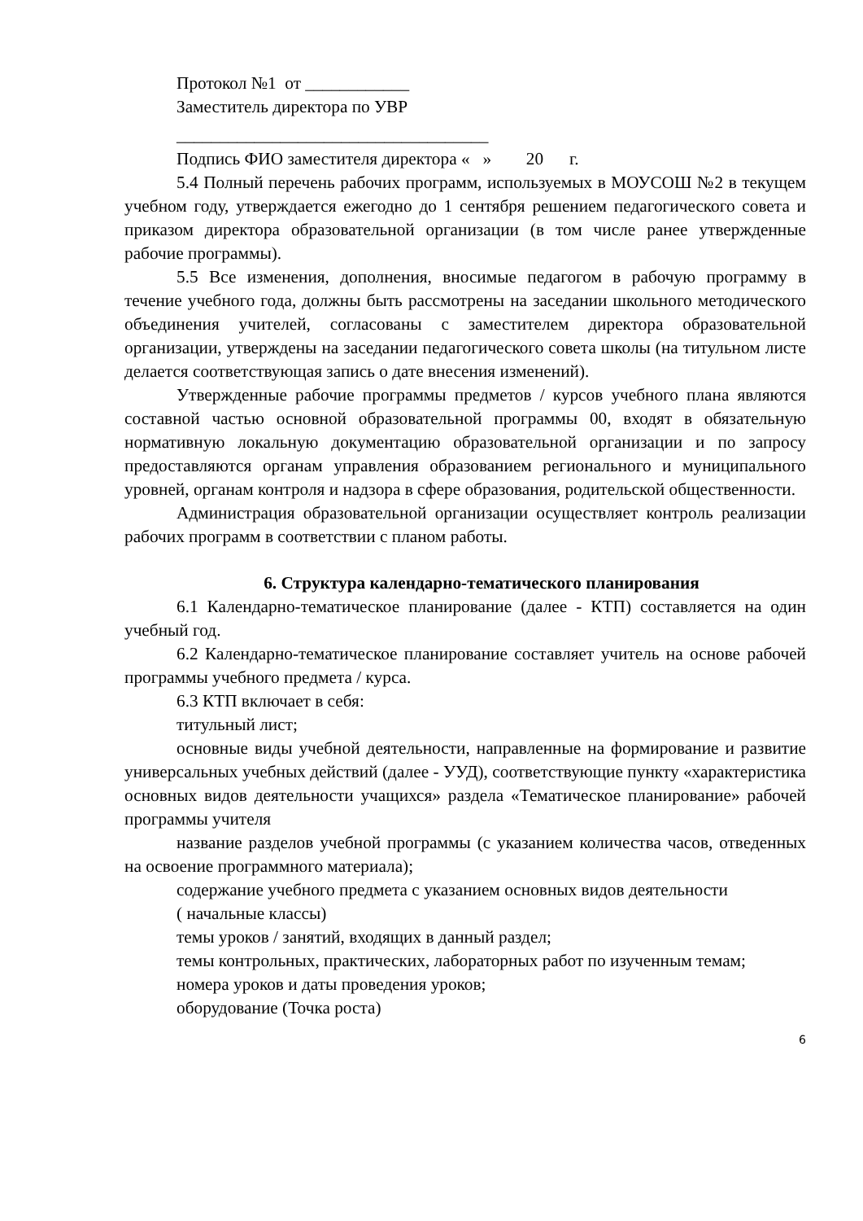Протокол №1 от ____________
Заместитель директора по УВР
____________________________________
Подпись ФИО заместителя директора « » 20 г.
5.4 Полный перечень рабочих программ, используемых в МОУСОШ №2 в текущем учебном году, утверждается ежегодно до 1 сентября решением педагогического совета и приказом директора образовательной организации (в том числе ранее утвержденные рабочие программы).
5.5 Все изменения, дополнения, вносимые педагогом в рабочую программу в течение учебного года, должны быть рассмотрены на заседании школьного методического объединения учителей, согласованы с заместителем директора образовательной организации, утверждены на заседании педагогического совета школы (на титульном листе делается соответствующая запись о дате внесения изменений).
Утвержденные рабочие программы предметов / курсов учебного плана являются составной частью основной образовательной программы 00, входят в обязательную нормативную локальную документацию образовательной организации и по запросу предоставляются органам управления образованием регионального и муниципального уровней, органам контроля и надзора в сфере образования, родительской общественности.
Администрация образовательной организации осуществляет контроль реализации рабочих программ в соответствии с планом работы.
6. Структура календарно-тематического планирования
6.1 Календарно-тематическое планирование (далее - КТП) составляется на один учебный год.
6.2 Календарно-тематическое планирование составляет учитель на основе рабочей программы учебного предмета / курса.
6.3 КТП включает в себя:
титульный лист;
основные виды учебной деятельности, направленные на формирование и развитие универсальных учебных действий (далее - УУД), соответствующие пункту «характеристика основных видов деятельности учащихся» раздела «Тематическое планирование» рабочей программы учителя
название разделов учебной программы (с указанием количества часов, отведенных на освоение программного материала);
содержание учебного предмета с указанием основных видов деятельности
( начальные классы)
темы уроков / занятий, входящих в данный раздел;
темы контрольных, практических, лабораторных работ по изученным темам;
номера уроков и даты проведения уроков;
оборудование (Точка роста)
6